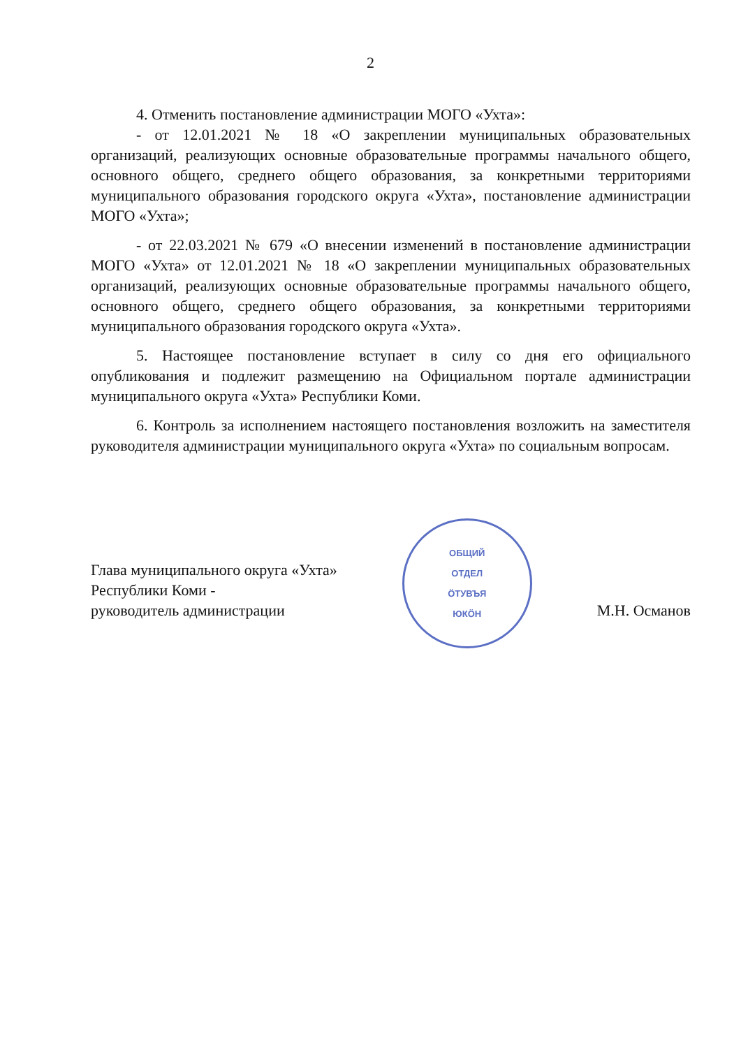2
4. Отменить постановление администрации МОГО «Ухта»:
- от 12.01.2021 № 18 «О закреплении муниципальных образовательных организаций, реализующих основные образовательные программы начального общего, основного общего, среднего общего образования, за конкретными территориями муниципального образования городского округа «Ухта», постановление администрации МОГО «Ухта»;
- от 22.03.2021 № 679 «О внесении изменений в постановление администрации МОГО «Ухта» от 12.01.2021 № 18 «О закреплении муниципальных образовательных организаций, реализующих основные образовательные программы начального общего, основного общего, среднего общего образования, за конкретными территориями муниципального образования городского округа «Ухта».
5. Настоящее постановление вступает в силу со дня его официального опубликования и подлежит размещению на Официальном портале администрации муниципального округа «Ухта» Республики Коми.
6. Контроль за исполнением настоящего постановления возложить на заместителя руководителя администрации муниципального округа «Ухта» по социальным вопросам.
Глава муниципального округа «Ухта»
Республики Коми -
руководитель администрации
ОБЩИЙ
ОТДЕЛ
ÖТУВЪЯ
ЮКÖН
М.Н. Османов